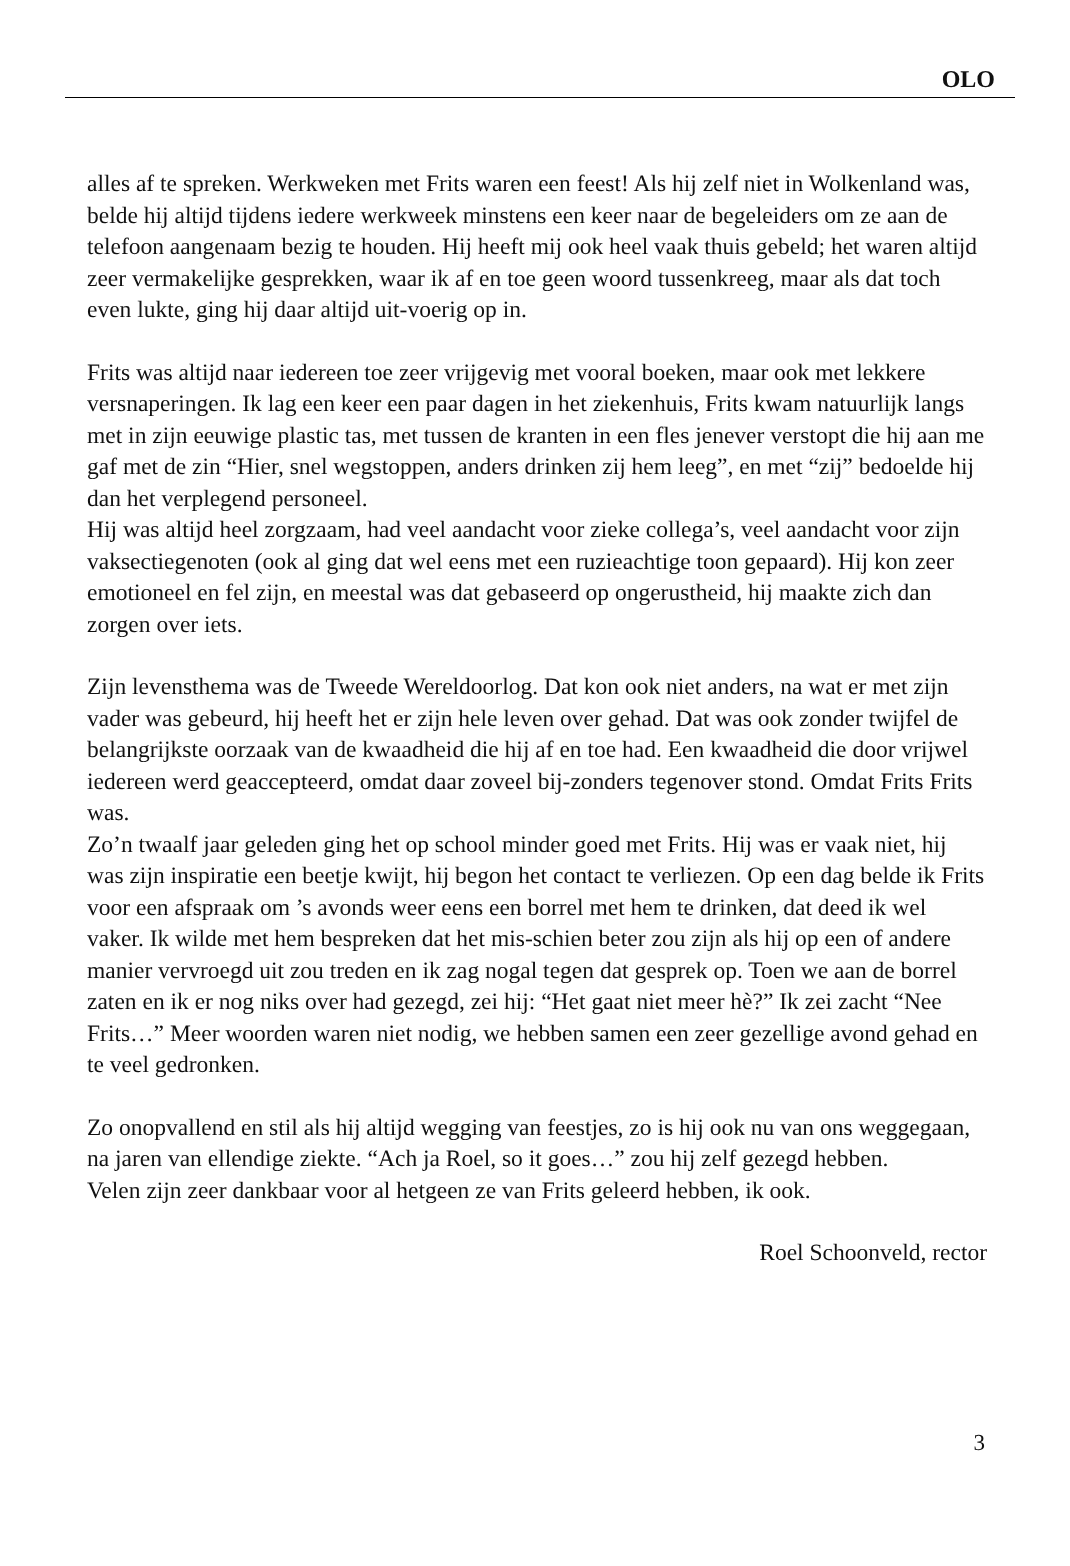OLO
alles af te spreken. Werkweken met Frits waren een feest! Als hij zelf niet in Wolkenland was, belde hij altijd tijdens iedere werkweek minstens een keer naar de begeleiders om ze aan de telefoon aangenaam bezig te houden. Hij heeft mij ook heel vaak thuis gebeld; het waren altijd zeer vermakelijke gesprekken, waar ik af en toe geen woord tussenkreeg, maar als dat toch even lukte, ging hij daar altijd uit-voerig op in.
Frits was altijd naar iedereen toe zeer vrijgevig met vooral boeken, maar ook met lekkere versnaperingen. Ik lag een keer een paar dagen in het ziekenhuis, Frits kwam natuurlijk langs met in zijn eeuwige plastic tas, met tussen de kranten in een fles jenever verstopt die hij aan me gaf met de zin “Hier, snel wegstoppen, anders drinken zij hem leeg”, en met “zij” bedoelde hij dan het verplegend personeel.
Hij was altijd heel zorgzaam, had veel aandacht voor zieke collega’s, veel aandacht voor zijn vaksectiegenoten (ook al ging dat wel eens met een ruzieachtige toon gepaard). Hij kon zeer emotioneel en fel zijn, en meestal was dat gebaseerd op ongerustheid, hij maakte zich dan zorgen over iets.
Zijn levensthema was de Tweede Wereldoorlog. Dat kon ook niet anders, na wat er met zijn vader was gebeurd, hij heeft het er zijn hele leven over gehad. Dat was ook zonder twijfel de belangrijkste oorzaak van de kwaadheid die hij af en toe had. Een kwaadheid die door vrijwel iedereen werd geaccepteerd, omdat daar zoveel bij-zonders tegenover stond. Omdat Frits Frits was.
Zo’n twaalf jaar geleden ging het op school minder goed met Frits. Hij was er vaak niet, hij was zijn inspiratie een beetje kwijt, hij begon het contact te verliezen. Op een dag belde ik Frits voor een afspraak om ’s avonds weer eens een borrel met hem te drinken, dat deed ik wel vaker. Ik wilde met hem bespreken dat het mis-schien beter zou zijn als hij op een of andere manier vervroegd uit zou treden en ik zag nogal tegen dat gesprek op. Toen we aan de borrel zaten en ik er nog niks over had gezegd, zei hij: “Het gaat niet meer hè?” Ik zei zacht “Nee Frits…” Meer woorden waren niet nodig, we hebben samen een zeer gezellige avond gehad en te veel gedronken.
Zo onopvallend en stil als hij altijd wegging van feestjes, zo is hij ook nu van ons weggegaan, na jaren van ellendige ziekte. “Ach ja Roel, so it goes…” zou hij zelf gezegd hebben.
Velen zijn zeer dankbaar voor al hetgeen ze van Frits geleerd hebben, ik ook.
Roel Schoonveld, rector
3